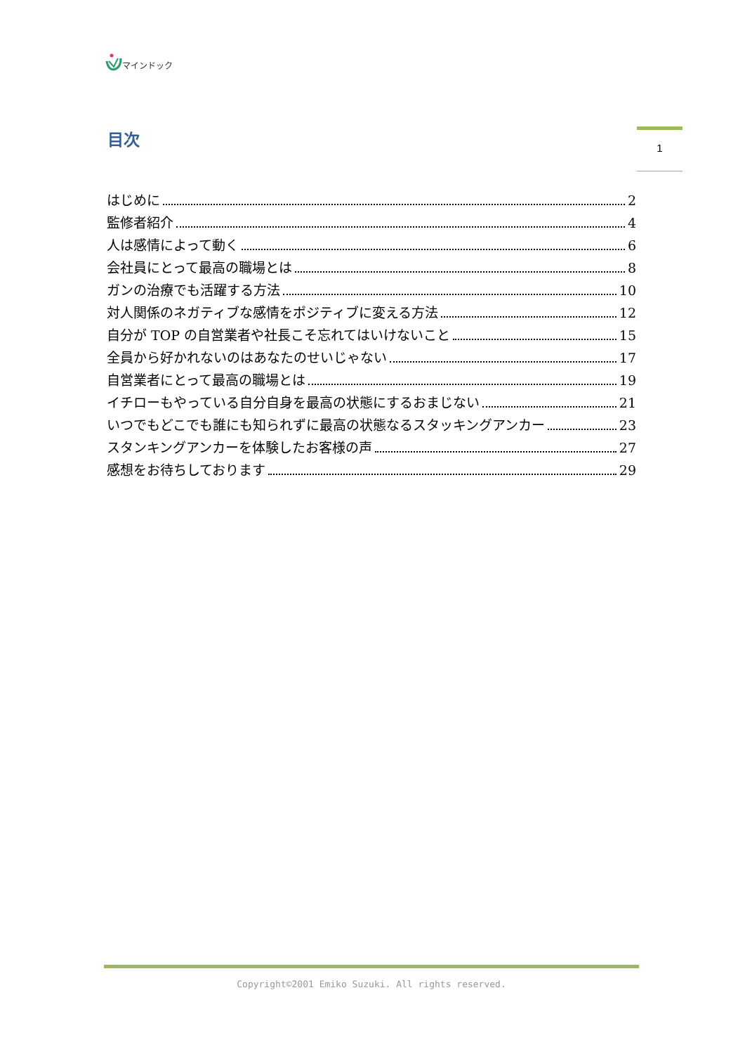マインドック
目次 1
はじめに 2
監修者紹介 4
人は感情によって動く 6
会社員にとって最高の職場とは 8
ガンの治療でも活躍する方法 10
対人関係のネガティブな感情をポジティブに変える方法 12
自分が TOP の自営業者や社長こそ忘れてはいけないこと 15
全員から好かれないのはあなたのせいじゃない 17
自営業者にとって最高の職場とは 19
イチローもやっている自分自身を最高の状態にするおまじない 21
いつでもどこでも誰にも知られずに最高の状態なるスタッキングアンカー 23
スタンキングアンカーを体験したお客様の声 27
感想をお待ちしております 29
Copyright©2001 Emiko Suzuki. All rights reserved.